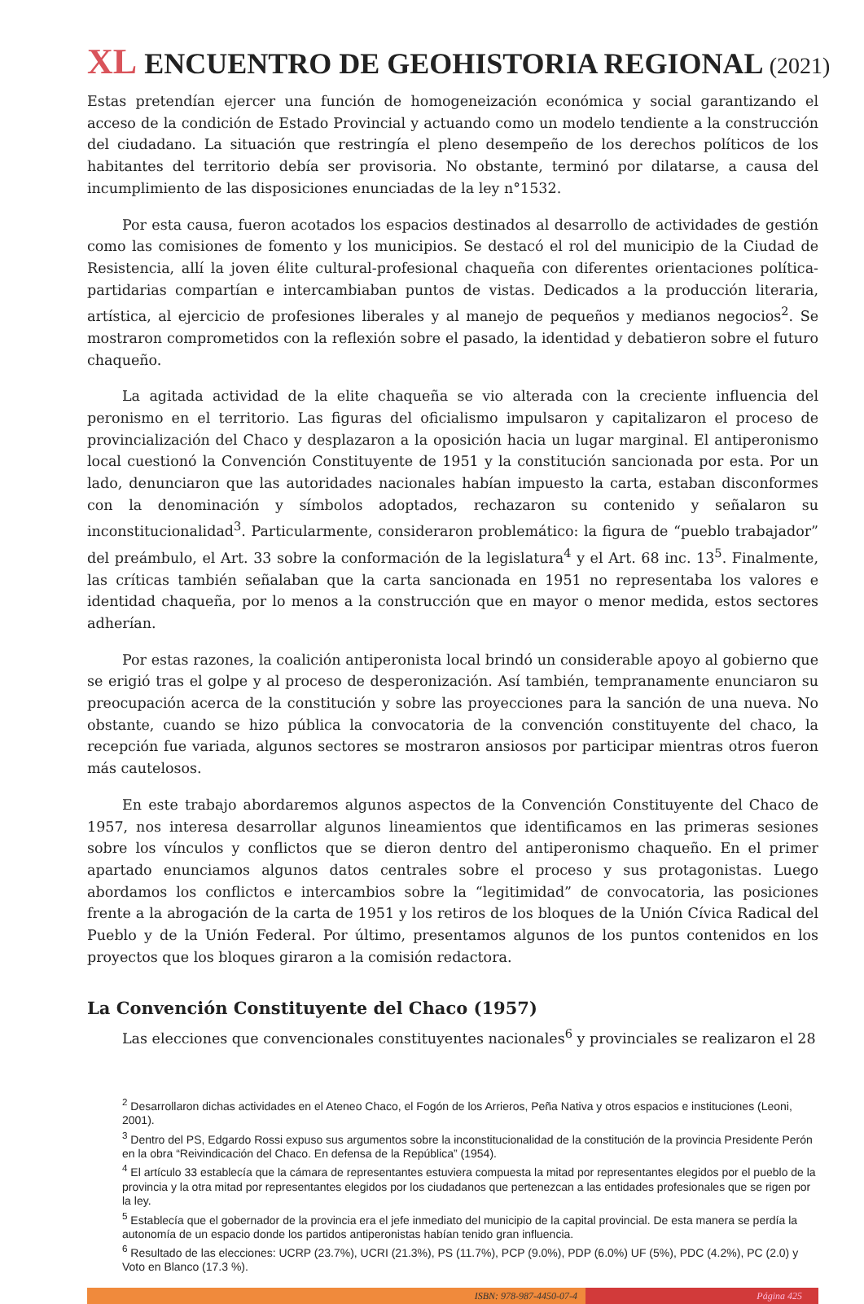XL ENCUENTRO DE GEOHISTORIA REGIONAL (2021)
Estas pretendían ejercer una función de homogeneización económica y social garantizando el acceso de la condición de Estado Provincial y actuando como un modelo tendiente a la construcción del ciudadano. La situación que restringía el pleno desempeño de los derechos políticos de los habitantes del territorio debía ser provisoria. No obstante, terminó por dilatarse, a causa del incumplimiento de las disposiciones enunciadas de la ley n°1532.
Por esta causa, fueron acotados los espacios destinados al desarrollo de actividades de gestión como las comisiones de fomento y los municipios. Se destacó el rol del municipio de la Ciudad de Resistencia, allí la joven élite cultural-profesional chaqueña con diferentes orientaciones política-partidarias compartían e intercambiaban puntos de vistas. Dedicados a la producción literaria, artística, al ejercicio de profesiones liberales y al manejo de pequeños y medianos negocios<sup>2</sup>. Se mostraron comprometidos con la reflexión sobre el pasado, la identidad y debatieron sobre el futuro chaqueño.
La agitada actividad de la elite chaqueña se vio alterada con la creciente influencia del peronismo en el territorio. Las figuras del oficialismo impulsaron y capitalizaron el proceso de provincialización del Chaco y desplazaron a la oposición hacia un lugar marginal. El antiperonismo local cuestionó la Convención Constituyente de 1951 y la constitución sancionada por esta. Por un lado, denunciaron que las autoridades nacionales habían impuesto la carta, estaban disconformes con la denominación y símbolos adoptados, rechazaron su contenido y señalaron su inconstitucionalidad<sup>3</sup>. Particularmente, consideraron problemático: la figura de “pueblo trabajador” del preámbulo, el Art. 33 sobre la conformación de la legislatura<sup>4</sup> y el Art. 68 inc. 13<sup>5</sup>. Finalmente, las críticas también señalaban que la carta sancionada en 1951 no representaba los valores e identidad chaqueña, por lo menos a la construcción que en mayor o menor medida, estos sectores adherían.
Por estas razones, la coalición antiperonista local brindó un considerable apoyo al gobierno que se erigió tras el golpe y al proceso de desperonización. Así también, tempranamente enunciaron su preocupación acerca de la constitución y sobre las proyecciones para la sanción de una nueva. No obstante, cuando se hizo pública la convocatoria de la convención constituyente del chaco, la recepción fue variada, algunos sectores se mostraron ansiosos por participar mientras otros fueron más cautelosos.
En este trabajo abordaremos algunos aspectos de la Convención Constituyente del Chaco de 1957, nos interesa desarrollar algunos lineamientos que identificamos en las primeras sesiones sobre los vínculos y conflictos que se dieron dentro del antiperonismo chaqueño. En el primer apartado enunciamos algunos datos centrales sobre el proceso y sus protagonistas. Luego abordamos los conflictos e intercambios sobre la “legitimidad” de convocatoria, las posiciones frente a la abrogación de la carta de 1951 y los retiros de los bloques de la Unión Cívica Radical del Pueblo y de la Unión Federal. Por último, presentamos algunos de los puntos contenidos en los proyectos que los bloques giraron a la comisión redactora.
La Convención Constituyente del Chaco (1957)
Las elecciones que convencionales constituyentes nacionales<sup>6</sup> y provinciales se realizaron el 28
<sup>2</sup> Desarrollaron dichas actividades en el Ateneo Chaco, el Fogón de los Arrieros, Peña Nativa y otros espacios e instituciones (Leoni, 2001).
<sup>3</sup> Dentro del PS, Edgardo Rossi expuso sus argumentos sobre la inconstitucionalidad de la constitución de la provincia Presidente Perón en la obra “Reivindicación del Chaco. En defensa de la República” (1954).
<sup>4</sup> El artículo 33 establecía que la cámara de representantes estuviera compuesta la mitad por representantes elegidos por el pueblo de la provincia y la otra mitad por representantes elegidos por los ciudadanos que pertenezcan a las entidades profesionales que se rigen por la ley.
<sup>5</sup> Establecía que el gobernador de la provincia era el jefe inmediato del municipio de la capital provincial. De esta manera se perdía la autonomía de un espacio donde los partidos antiperonistas habían tenido gran influencia.
<sup>6</sup> Resultado de las elecciones: UCRP (23.7%), UCRI (21.3%), PS (11.7%), PCP (9.0%), PDP (6.0%) UF (5%), PDC (4.2%), PC (2.0) y Voto en Blanco (17.3 %).
ISBN: 978-987-4450-07-4 Página 425